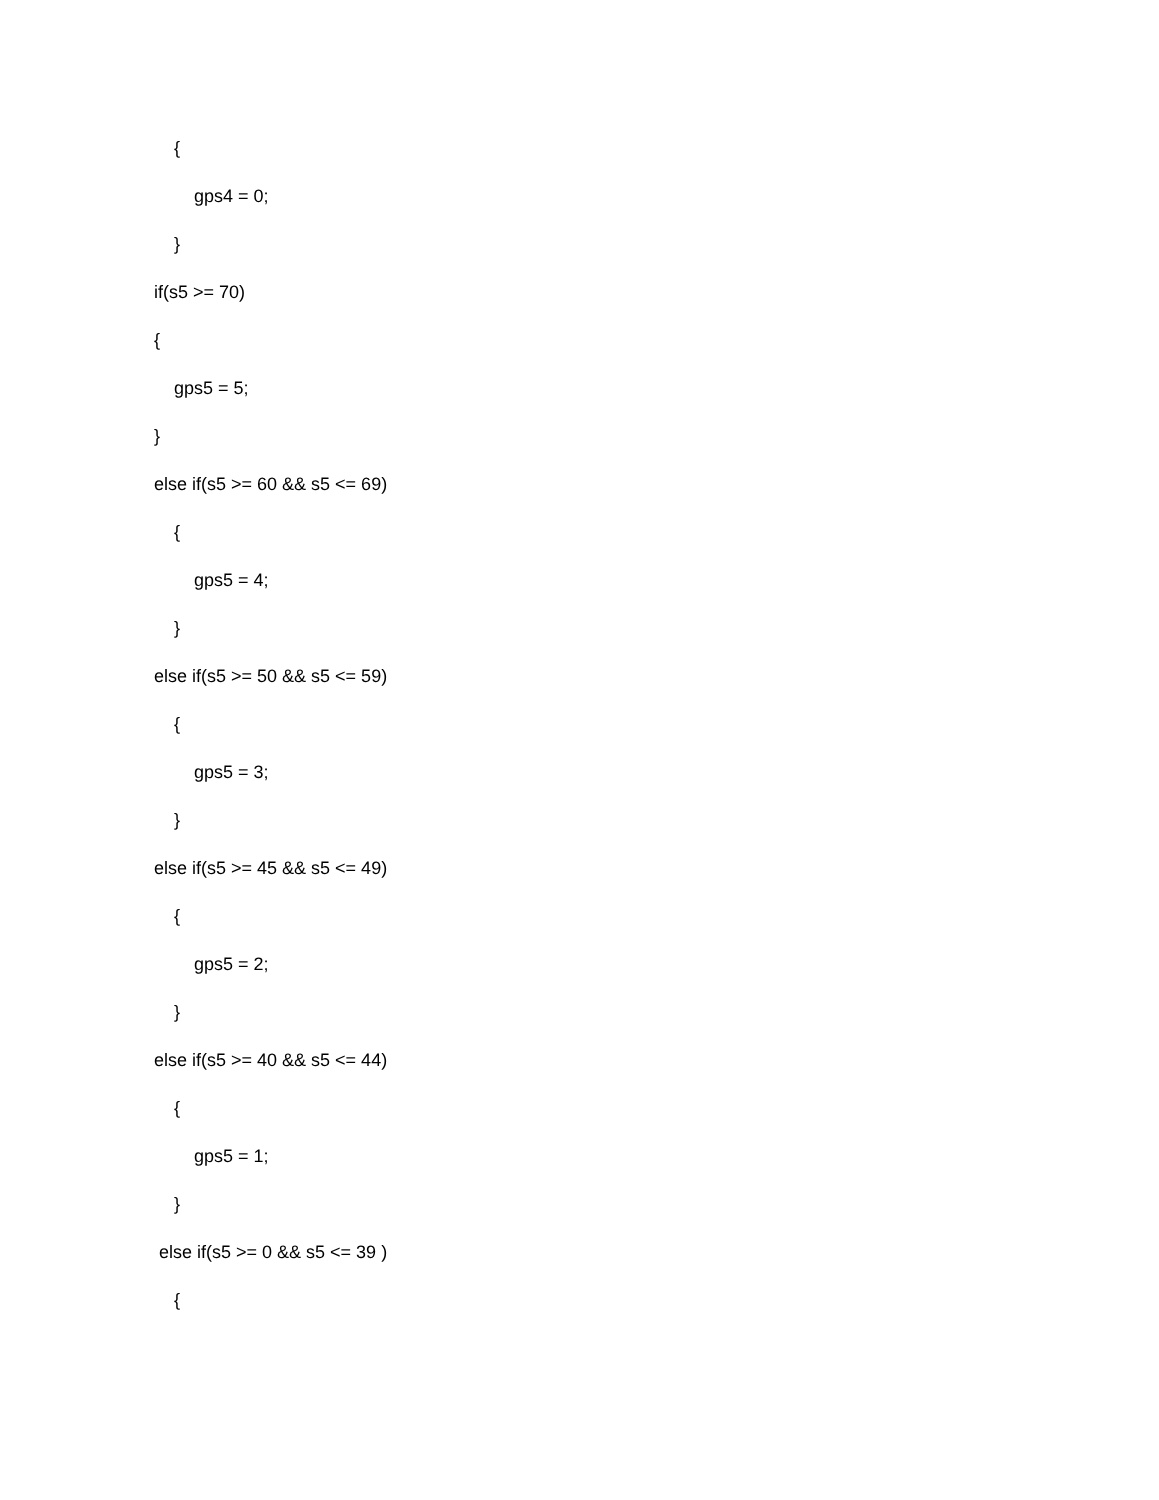{
gps4 = 0;
}
if(s5 >= 70)
{
gps5 = 5;
}
else if(s5 >= 60 && s5 <= 69)
{
gps5 = 4;
}
else if(s5 >= 50 && s5 <= 59)
{
gps5 = 3;
}
else if(s5 >= 45 && s5 <= 49)
{
gps5 = 2;
}
else if(s5 >= 40 && s5 <= 44)
{
gps5 = 1;
}
else if(s5 >= 0 && s5 <= 39 )
{